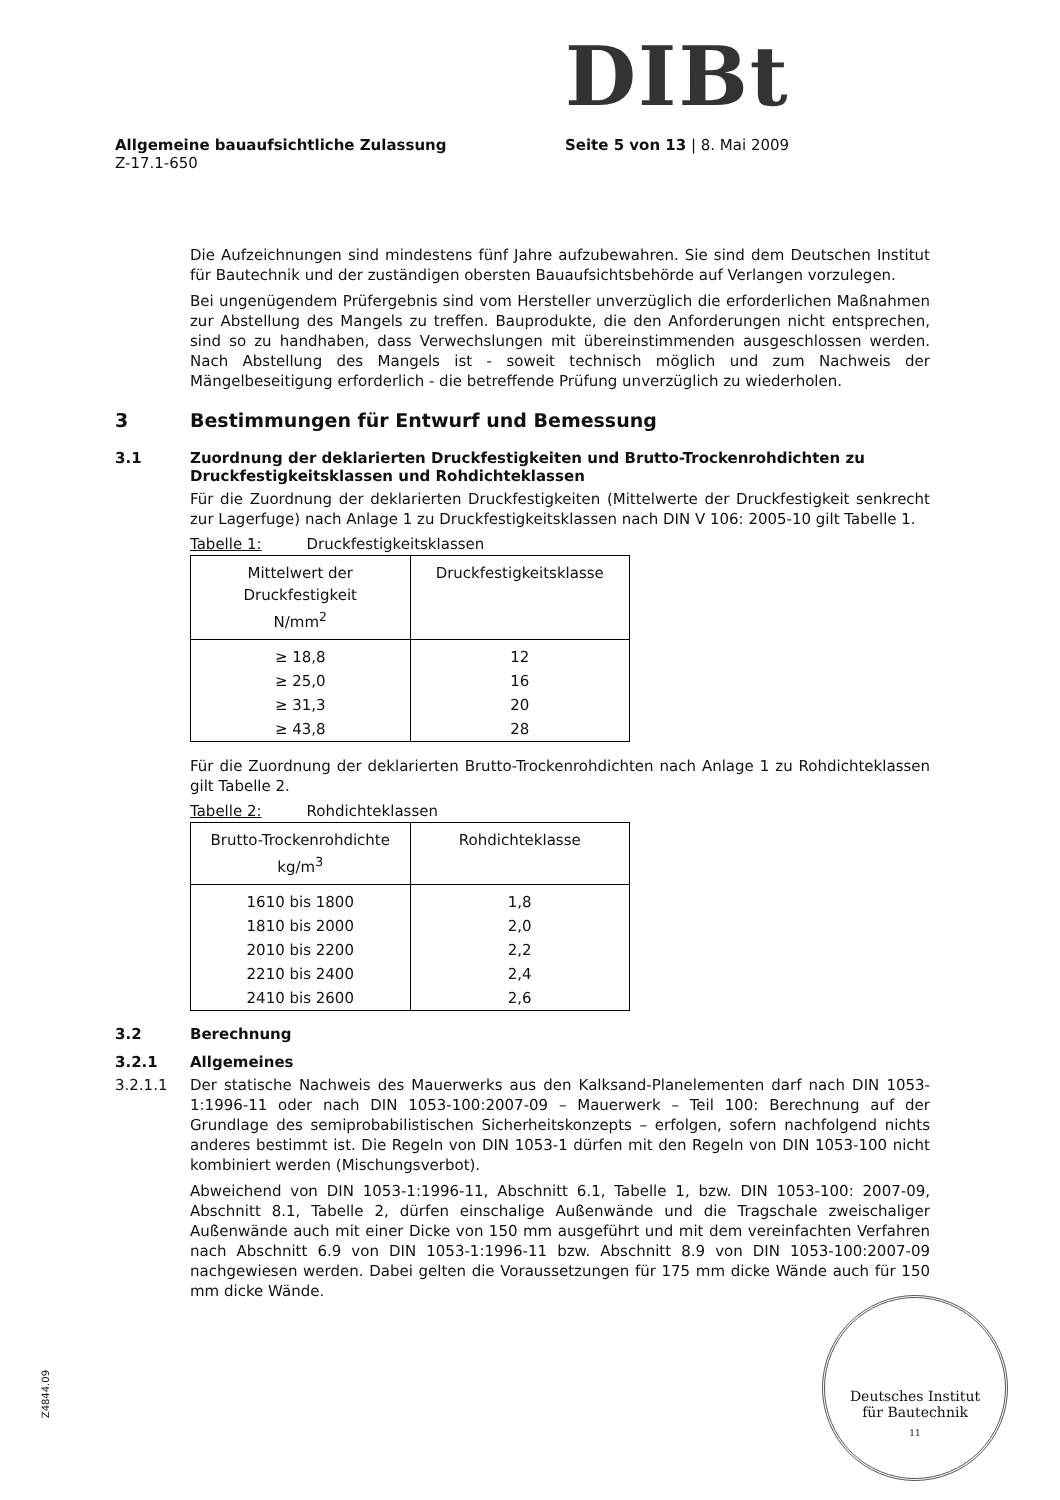DIBt
Allgemeine bauaufsichtliche Zulassung Seite 5 von 13 | 8. Mai 2009
Z-17.1-650
Die Aufzeichnungen sind mindestens fünf Jahre aufzubewahren. Sie sind dem Deutschen Institut für Bautechnik und der zuständigen obersten Bauaufsichtsbehörde auf Verlangen vorzulegen.
Bei ungenügendem Prüfergebnis sind vom Hersteller unverzüglich die erforderlichen Maßnahmen zur Abstellung des Mangels zu treffen. Bauprodukte, die den Anforderungen nicht entsprechen, sind so zu handhaben, dass Verwechslungen mit übereinstimmenden ausgeschlossen werden. Nach Abstellung des Mangels ist - soweit technisch möglich und zum Nachweis der Mängelbeseitigung erforderlich - die betreffende Prüfung unverzüglich zu wiederholen.
3 Bestimmungen für Entwurf und Bemessung
3.1 Zuordnung der deklarierten Druckfestigkeiten und Brutto-Trockenrohdichten zu Druckfestigkeitsklassen und Rohdichteklassen
Für die Zuordnung der deklarierten Druckfestigkeiten (Mittelwerte der Druckfestigkeit senkrecht zur Lagerfuge) nach Anlage 1 zu Druckfestigkeitsklassen nach DIN V 106: 2005-10 gilt Tabelle 1.
Tabelle 1: Druckfestigkeitsklassen
| Mittelwert der Druckfestigkeit N/mm<sup>2</sup> | Druckfestigkeitsklasse |
| --- | --- |
| ≥ 18,8 | 12 |
| ≥ 25,0 | 16 |
| ≥ 31,3 | 20 |
| ≥ 43,8 | 28 |
Für die Zuordnung der deklarierten Brutto-Trockenrohdichten nach Anlage 1 zu Rohdichteklassen gilt Tabelle 2.
Tabelle 2: Rohdichteklassen
| Brutto-Trockenrohdichte kg/m<sup>3</sup> | Rohdichteklasse |
| --- | --- |
| 1610 bis 1800 | 1,8 |
| 1810 bis 2000 | 2,0 |
| 2010 bis 2200 | 2,2 |
| 2210 bis 2400 | 2,4 |
| 2410 bis 2600 | 2,6 |
3.2 Berechnung
3.2.1 Allgemeines
3.2.1.1 Der statische Nachweis des Mauerwerks aus den Kalksand-Planelementen darf nach DIN 1053-1:1996-11 oder nach DIN 1053-100:2007-09 – Mauerwerk – Teil 100: Berechnung auf der Grundlage des semiprobabilistischen Sicherheitskonzepts – erfolgen, sofern nachfolgend nichts anderes bestimmt ist. Die Regeln von DIN 1053-1 dürfen mit den Regeln von DIN 1053-100 nicht kombiniert werden (Mischungsverbot).
Abweichend von DIN 1053-1:1996-11, Abschnitt 6.1, Tabelle 1, bzw. DIN 1053-100: 2007-09, Abschnitt 8.1, Tabelle 2, dürfen einschalige Außenwände und die Tragschale zweischaliger Außenwände auch mit einer Dicke von 150 mm ausgeführt und mit dem vereinfachten Verfahren nach Abschnitt 6.9 von DIN 1053-1:1996-11 bzw. Abschnitt 8.9 von DIN 1053-100:2007-09 nachgewiesen werden. Dabei gelten die Voraussetzungen für 175 mm dicke Wände auch für 150 mm dicke Wände.
Z4844.09
Deutsches Institut
für Bautechnik
11